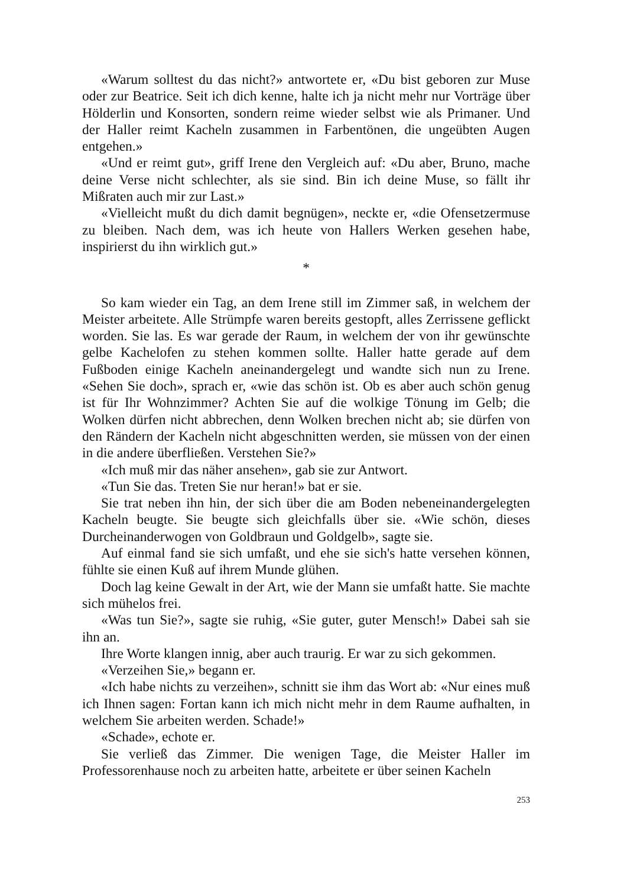«Warum solltest du das nicht?» antwortete er, «Du bist geboren zur Muse oder zur Beatrice. Seit ich dich kenne, halte ich ja nicht mehr nur Vorträge über Hölderlin und Konsorten, sondern reime wieder selbst wie als Primaner. Und der Haller reimt Kacheln zusammen in Farbentönen, die ungeübten Augen entgehen.»
«Und er reimt gut», griff Irene den Vergleich auf: «Du aber, Bruno, mache deine Verse nicht schlechter, als sie sind. Bin ich deine Muse, so fällt ihr Mißraten auch mir zur Last.»
«Vielleicht mußt du dich damit begnügen», neckte er, «die Ofensetzermuse zu bleiben. Nach dem, was ich heute von Hallers Werken gesehen habe, inspirierst du ihn wirklich gut.»
*
So kam wieder ein Tag, an dem Irene still im Zimmer saß, in welchem der Meister arbeitete. Alle Strümpfe waren bereits gestopft, alles Zerrissene geflickt worden. Sie las. Es war gerade der Raum, in welchem der von ihr gewünschte gelbe Kachelofen zu stehen kommen sollte. Haller hatte gerade auf dem Fußboden einige Kacheln aneinandergelegt und wandte sich nun zu Irene. «Sehen Sie doch», sprach er, «wie das schön ist. Ob es aber auch schön genug ist für Ihr Wohnzimmer? Achten Sie auf die wolkige Tönung im Gelb; die Wolken dürfen nicht abbrechen, denn Wolken brechen nicht ab; sie dürfen von den Rändern der Kacheln nicht abgeschnitten werden, sie müssen von der einen in die andere überfließen. Verstehen Sie?»
«Ich muß mir das näher ansehen», gab sie zur Antwort.
«Tun Sie das. Treten Sie nur heran!» bat er sie.
Sie trat neben ihn hin, der sich über die am Boden nebeneinandergelegten Kacheln beugte. Sie beugte sich gleichfalls über sie. «Wie schön, dieses Durcheinanderwogen von Goldbraun und Goldgelb», sagte sie.
Auf einmal fand sie sich umfaßt, und ehe sie sich's hatte versehen können, fühlte sie einen Kuß auf ihrem Munde glühen.
Doch lag keine Gewalt in der Art, wie der Mann sie umfaßt hatte. Sie machte sich mühelos frei.
«Was tun Sie?», sagte sie ruhig, «Sie guter, guter Mensch!» Dabei sah sie ihn an.
Ihre Worte klangen innig, aber auch traurig. Er war zu sich gekommen.
«Verzeihen Sie,» begann er.
«Ich habe nichts zu verzeihen», schnitt sie ihm das Wort ab: «Nur eines muß ich Ihnen sagen: Fortan kann ich mich nicht mehr in dem Raume aufhalten, in welchem Sie arbeiten werden. Schade!»
«Schade», echote er.
Sie verließ das Zimmer. Die wenigen Tage, die Meister Haller im Professorenhause noch zu arbeiten hatte, arbeitete er über seinen Kacheln
253